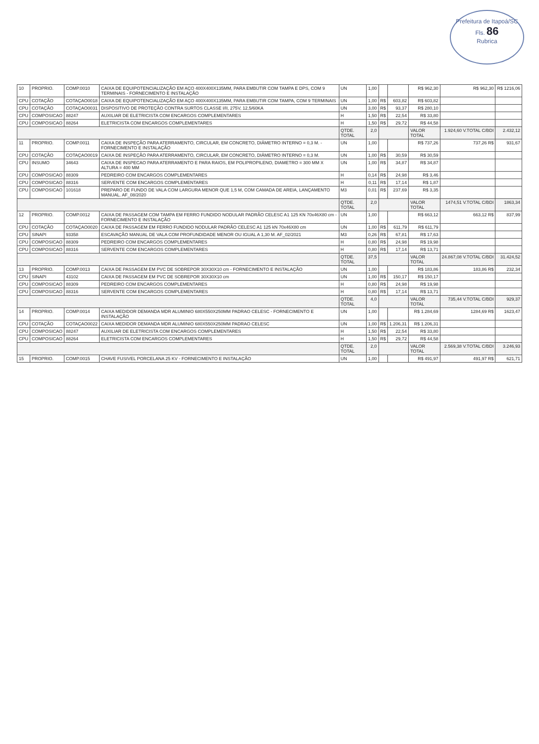Prefeitura de Itapoá/SC
Fls. 86
Rubrica
| 10 | PROPRIO. | COMP.0010 | CAIXA DE EQUIPOTENCIALIZAÇÃO EM AÇO 400X400X135MM, PARA EMBUTIR COM TAMPA E DPS, COM 9 TERMINAIS - FORNECIMENTO E INSTALAÇÃO | UN | 1,00 | | | R$ 962,30 | R$ 962,30 | R$ 1216,06 |
| CPU | COTAÇÃO | COTAÇAO0018 | CAIXA DE EQUIPOTENCIALIZAÇÃO EM AÇO 400X400X135MM, PARA EMBUTIR COM TAMPA, COM 9 TERMINAIS | UN | 1,00 | R$ | 603,82 | R$ 603,82 | | |
| CPU | COTAÇÃO | COTAÇAO0031 | DISPOSITIVO DE PROTEÇÃO CONTRA SURTOS CLASSE I/II, 275V, 12,5/60KA | UN | 3,00 | R$ | 93,37 | R$ 280,10 | | |
| CPU | COMPOSICAO | 88247 | AUXILIAR DE ELETRICISTA COM ENCARGOS COMPLEMENTARES | H | 1,50 | R$ | 22,54 | R$ 33,80 | | |
| CPU | COMPOSICAO | 88264 | ELETRICISTA COM ENCARGOS COMPLEMENTARES | H | 1,50 | R$ | 29,72 | R$ 44,58 | | |
| | | | | QTDE. TOTAL | 2,0 | | | VALOR TOTAL | 1.924,60 V.TOTAL C/BDI | 2.432,12 |
| 11 | PROPRIO. | COMP.0011 | CAIXA DE INSPEÇÃO PARA ATERRAMENTO, CIRCULAR, EM CONCRETO, DIÂMETRO INTERNO = 0,3 M. - FORNECIMENTO E INSTALAÇÃO | UN | 1,00 | | | R$ 737,26 | 737,26 R$ | 931,67 |
| CPU | COTAÇÃO | COTAÇAO0019 | CAIXA DE INSPEÇÃO PARA ATERRAMENTO, CIRCULAR, EM CONCRETO, DIÂMETRO INTERNO = 0,3 M. | UN | 1,00 | R$ | 30,59 | R$ 30,59 | | |
| CPU | INSUMO | 34643 | CAIXA DE INSPECAO PARA ATERRAMENTO E PARA RAIOS, EM POLIPROPILENO, DIAMETRO = 300 MM X ALTURA = 400 MM | UN | 1,00 | R$ | 34,87 | R$ 34,87 | | |
| CPU | COMPOSICAO | 88309 | PEDREIRO COM ENCARGOS COMPLEMENTARES | H | 0,14 | R$ | 24,98 | R$ 3,46 | | |
| CPU | COMPOSICAO | 88316 | SERVENTE COM ENCARGOS COMPLEMENTARES | H | 0,11 | R$ | 17,14 | R$ 1,87 | | |
| CPU | COMPOSICAO | 101618 | PREPARO DE FUNDO DE VALA COM LARGURA MENOR QUE 1,5 M, COM CAMADA DE AREIA, LANÇAMENTO MANUAL. AF_08/2020 | M3 | 0,01 | R$ | 237,69 | R$ 3,35 | | |
| | | | | QTDE. TOTAL | 2,0 | | | VALOR TOTAL | 1474,51 V.TOTAL C/BDI | 1863,34 |
| 12 | PROPRIO. | COMP.0012 | CAIXA DE PASSAGEM COM TAMPA EM FERRO FUNDIDO NODULAR PADRÃO CELESC A1 125 KN 70x46X80 cm - FORNECIMENTO E INSTALAÇÃO | UN | 1,00 | | | R$ 663,12 | 663,12 R$ | 837,99 |
| CPU | COTAÇÃO | COTAÇAO0020 | CAIXA DE PASSAGEM EM FERRO FUNDIDO NODULAR PADRÃO CELESC A1 125 kN 70x46X80 cm | UN | 1,00 | R$ | 611,79 | R$ 611,79 | | |
| CPU | SINAPI | 93358 | ESCAVAÇÃO MANUAL DE VALA COM PROFUNDIDADE MENOR OU IGUAL A 1,30 M. AF_02/2021 | M3 | 0,26 | R$ | 67,81 | R$ 17,63 | | |
| CPU | COMPOSICAO | 88309 | PEDREIRO COM ENCARGOS COMPLEMENTARES | H | 0,80 | R$ | 24,98 | R$ 19,98 | | |
| CPU | COMPOSICAO | 88316 | SERVENTE COM ENCARGOS COMPLEMENTARES | H | 0,80 | R$ | 17,14 | R$ 13,71 | | |
| | | | | QTDE. TOTAL | 37,5 | | | VALOR TOTAL | 24.867,08 V.TOTAL C/BDI | 31.424,52 |
| 13 | PROPRIO. | COMP.0013 | CAIXA DE PASSAGEM EM PVC DE SOBREPOR 30X30X10 cm - FORNECIMENTO E INSTALAÇÃO | UN | 1,00 | | | R$ 183,86 | 183,86 R$ | 232,34 |
| CPU | SINAPI | 43102 | CAIXA DE PASSAGEM EM PVC DE SOBREPOR 30X30X10 cm | UN | 1,00 | R$ | 150,17 | R$ 150,17 | | |
| CPU | COMPOSICAO | 88309 | PEDREIRO COM ENCARGOS COMPLEMENTARES | H | 0,80 | R$ | 24,98 | R$ 19,98 | | |
| CPU | COMPOSICAO | 88316 | SERVENTE COM ENCARGOS COMPLEMENTARES | H | 0,80 | R$ | 17,14 | R$ 13,71 | | |
| | | | | QTDE. TOTAL | 4,0 | | | VALOR TOTAL | 735,44 V.TOTAL C/BDI | 929,37 |
| 14 | PROPRIO. | COMP.0014 | CAIXA MEDIDOR DEMANDA MDR ALUMINIO 680X550X250MM PADRAO CELESC - FORNECIMENTO E INSTALAÇÃO | UN | 1,00 | | | R$ 1.284,69 | 1284,69 R$ | 1623,47 |
| CPU | COTAÇÃO | COTAÇAO0022 | CAIXA MEDIDOR DEMANDA MDR ALUMINIO 680X550X250MM PADRAO CELESC | UN | 1,00 | R$ | 1.206,31 | R$ 1.206,31 | | |
| CPU | COMPOSICAO | 88247 | AUXILIAR DE ELETRICISTA COM ENCARGOS COMPLEMENTARES | H | 1,50 | R$ | 22,54 | R$ 33,80 | | |
| CPU | COMPOSICAO | 88264 | ELETRICISTA COM ENCARGOS COMPLEMENTARES | H | 1,50 | R$ | 29,72 | R$ 44,58 | | |
| | | | | QTDE. TOTAL | 2,0 | | | VALOR TOTAL | 2.569,38 V.TOTAL C/BDI | 3.246,93 |
| 15 | PROPRIO. | COMP.0015 | CHAVE FUSIVEL PORCELANA 25 KV - FORNECIMENTO E INSTALAÇÃO | UN | 1,00 | | | R$ 491,97 | 491,97 R$ | 621,71 |